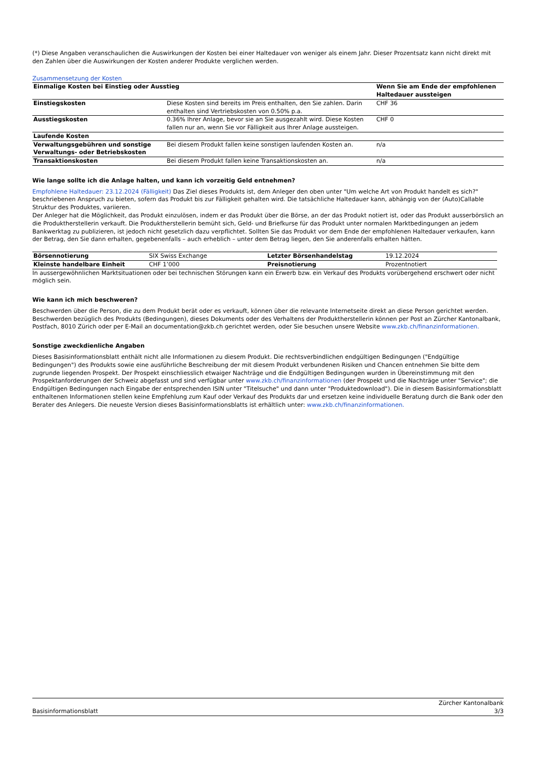(*) Diese Angaben veranschaulichen die Auswirkungen der Kosten bei einer Haltedauer von weniger als einem Jahr. Dieser Prozentsatz kann nicht direkt mit den Zahlen über die Auswirkungen der Kosten anderer Produkte verglichen werden.
Zusammensetzung der Kosten
| Einmalige Kosten bei Einstieg oder Ausstieg | | Wenn Sie am Ende der empfohlenen Haltedauer aussteigen |
| --- | --- | --- |
| Einstiegskosten | Diese Kosten sind bereits im Preis enthalten, den Sie zahlen. Darin enthalten sind Vertriebskosten von 0.50% p.a. | CHF 36 |
| Ausstiegskosten | 0.36% Ihrer Anlage, bevor sie an Sie ausgezahlt wird. Diese Kosten fallen nur an, wenn Sie vor Fälligkeit aus Ihrer Anlage aussteigen. | CHF 0 |
| Laufende Kosten | | |
| Verwaltungsgebühren und sonstige Verwaltungs- oder Betriebskosten | Bei diesem Produkt fallen keine sonstigen laufenden Kosten an. | n/a |
| Transaktionskosten | Bei diesem Produkt fallen keine Transaktionskosten an. | n/a |
Wie lange sollte ich die Anlage halten, und kann ich vorzeitig Geld entnehmen?
Empfohlene Haltedauer: 23.12.2024 (Fälligkeit) Das Ziel dieses Produkts ist, dem Anleger den oben unter "Um welche Art von Produkt handelt es sich?" beschriebenen Anspruch zu bieten, sofern das Produkt bis zur Fälligkeit gehalten wird. Die tatsächliche Haltedauer kann, abhängig von der (Auto)Callable Struktur des Produktes, variieren.
Der Anleger hat die Möglichkeit, das Produkt einzulösen, indem er das Produkt über die Börse, an der das Produkt notiert ist, oder das Produkt ausserbörslich an die Produktherstellerin verkauft. Die Produktherstellerin bemüht sich, Geld- und Briefkurse für das Produkt unter normalen Marktbedingungen an jedem Bankwerktag zu publizieren, ist jedoch nicht gesetzlich dazu verpflichtet. Sollten Sie das Produkt vor dem Ende der empfohlenen Haltedauer verkaufen, kann der Betrag, den Sie dann erhalten, gegebenenfalls – auch erheblich – unter dem Betrag liegen, den Sie anderenfalls erhalten hätten.
| Börsennotierung | SIX Swiss Exchange | Letzter Börsenhandelstag | 19.12.2024 |
| Kleinste handelbare Einheit | CHF 1’000 | Preisnotierung | Prozentnotiert |
In aussergewöhnlichen Marktsituationen oder bei technischen Störungen kann ein Erwerb bzw. ein Verkauf des Produkts vorübergehend erschwert oder nicht möglich sein.
Wie kann ich mich beschweren?
Beschwerden über die Person, die zu dem Produkt berät oder es verkauft, können über die relevante Internetseite direkt an diese Person gerichtet werden. Beschwerden bezüglich des Produkts (Bedingungen), dieses Dokuments oder des Verhaltens der Produktherstellerin können per Post an Zürcher Kantonalbank, Postfach, 8010 Zürich oder per E-Mail an documentation@zkb.ch gerichtet werden, oder Sie besuchen unsere Website www.zkb.ch/finanzinformationen.
Sonstige zweckdienliche Angaben
Dieses Basisinformationsblatt enthält nicht alle Informationen zu diesem Produkt. Die rechtsverbindlichen endgültigen Bedingungen ("Endgültige Bedingungen") des Produkts sowie eine ausführliche Beschreibung der mit diesem Produkt verbundenen Risiken und Chancen entnehmen Sie bitte dem zugrunde liegenden Prospekt. Der Prospekt einschliesslich etwaiger Nachträge und die Endgültigen Bedingungen wurden in Übereinstimmung mit den Prospektanforderungen der Schweiz abgefasst und sind verfügbar unter www.zkb.ch/finanzinformationen (der Prospekt und die Nachträge unter "Service"; die Endgültigen Bedingungen nach Eingabe der entsprechenden ISIN unter "Titelsuche" und dann unter "Produktedownload"). Die in diesem Basisinformationsblatt enthaltenen Informationen stellen keine Empfehlung zum Kauf oder Verkauf des Produkts dar und ersetzen keine individuelle Beratung durch die Bank oder den Berater des Anlegers. Die neueste Version dieses Basisinformationsblatts ist erhältlich unter: www.zkb.ch/finanzinformationen.
Basisinformationsblatt Zürcher Kantonalbank
3/3